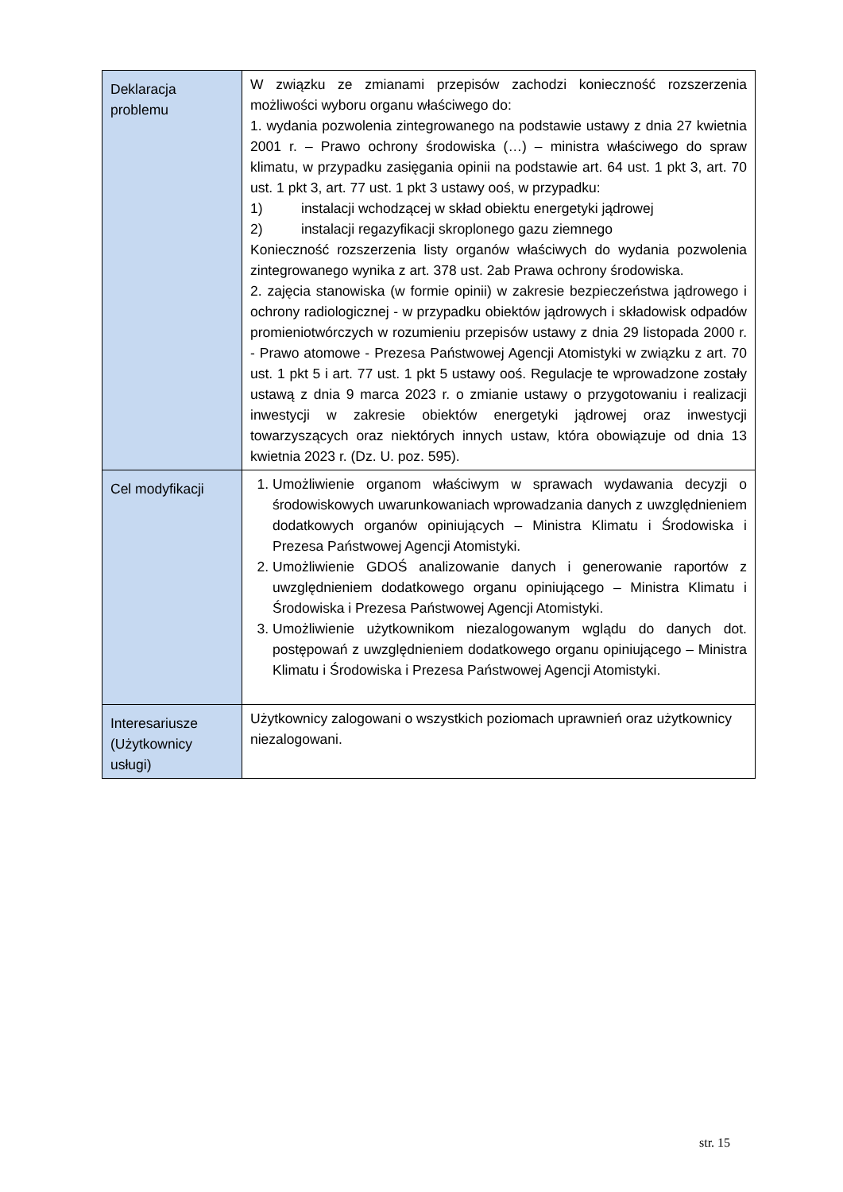| Deklaracja problemu | W związku ze zmianami przepisów zachodzi konieczność rozszerzenia możliwości wyboru organu właściwego do: 1. wydania pozwolenia zintegrowanego na podstawie ustawy z dnia 27 kwietnia 2001 r. – Prawo ochrony środowiska (…) – ministra właściwego do spraw klimatu, w przypadku zasięgania opinii na podstawie art. 64 ust. 1 pkt 3, art. 70 ust. 1 pkt 3, art. 77 ust. 1 pkt 3 ustawy ooś, w przypadku: 1) instalacji wchodzącej w skład obiektu energetyki jądrowej 2) instalacji regazyfikacji skroplonego gazu ziemnego Konieczność rozszerzenia listy organów właściwych do wydania pozwolenia zintegrowanego wynika z art. 378 ust. 2ab Prawa ochrony środowiska. 2. zajęcia stanowiska (w formie opinii) w zakresie bezpieczeństwa jądrowego i ochrony radiologicznej - w przypadku obiektów jądrowych i składowisk odpadów promieniotwórczych w rozumieniu przepisów ustawy z dnia 29 listopada 2000 r. - Prawo atomowe - Prezesa Państwowej Agencji Atomistyki w związku z art. 70 ust. 1 pkt 5 i art. 77 ust. 1 pkt 5 ustawy ooś. Regulacje te wprowadzone zostały ustawą z dnia 9 marca 2023 r. o zmianie ustawy o przygotowaniu i realizacji inwestycji w zakresie obiektów energetyki jądrowej oraz inwestycji towarzyszących oraz niektórych innych ustaw, która obowiązuje od dnia 13 kwietnia 2023 r. (Dz. U. poz. 595). |
| Cel modyfikacji | 1. Umożliwienie organom właściwym w sprawach wydawania decyzji o środowiskowych uwarunkowaniach wprowadzania danych z uwzględnieniem dodatkowych organów opiniujących – Ministra Klimatu i Środowiska i Prezesa Państwowej Agencji Atomistyki. 2. Umożliwienie GDOŚ analizowanie danych i generowanie raportów z uwzględnieniem dodatkowego organu opiniującego – Ministra Klimatu i Środowiska i Prezesa Państwowej Agencji Atomistyki. 3. Umożliwienie użytkownikom niezalogowanym wglądu do danych dot. postępowań z uwzględnieniem dodatkowego organu opiniującego – Ministra Klimatu i Środowiska i Prezesa Państwowej Agencji Atomistyki. |
| Interesariusze (Użytkownicy usługi) | Użytkownicy zalogowani o wszystkich poziomach uprawnień oraz użytkownicy niezalogowani. |
str. 15